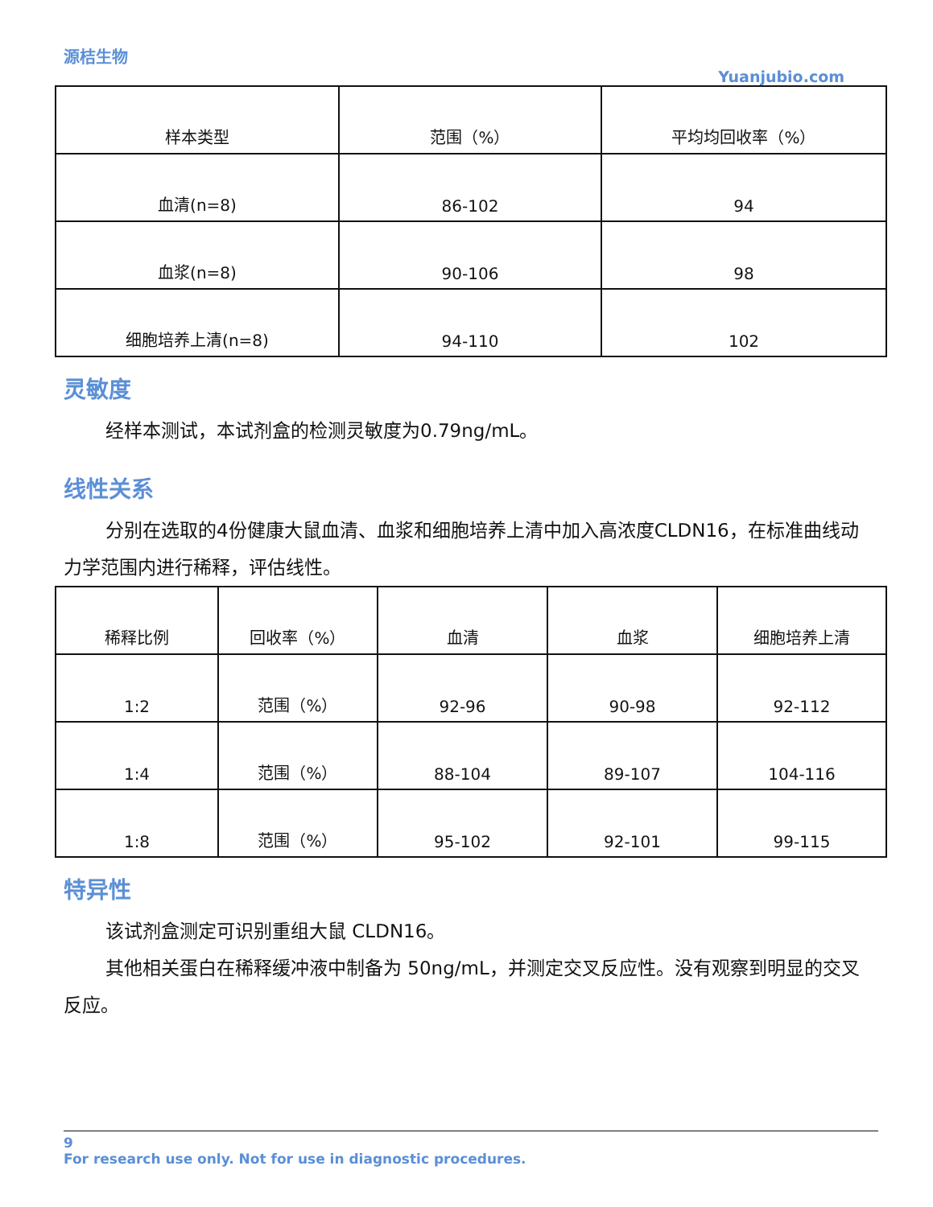源桔生物
Yuanjubio.com
| 样本类型 | 范围（%） | 平均均回收率（%） |
| --- | --- | --- |
| 血清(n=8) | 86-102 | 94 |
| 血浆(n=8) | 90-106 | 98 |
| 细胞培养上清(n=8) | 94-110 | 102 |
灵敏度
经样本测试，本试剂盒的检测灵敏度为0.79ng/mL。
线性关系
分别在选取的4份健康大鼠血清、血浆和细胞培养上清中加入高浓度CLDN16，在标准曲线动力学范围内进行稀释，评估线性。
| 稀释比例 | 回收率（%） | 血清 | 血浆 | 细胞培养上清 |
| --- | --- | --- | --- | --- |
| 1:2 | 范围（%） | 92-96 | 90-98 | 92-112 |
| 1:4 | 范围（%） | 88-104 | 89-107 | 104-116 |
| 1:8 | 范围（%） | 95-102 | 92-101 | 99-115 |
特异性
该试剂盒测定可识别重组大鼠 CLDN16。
其他相关蛋白在稀释缓冲液中制备为 50ng/mL，并测定交叉反应性。没有观察到明显的交叉反应。
9
For research use only. Not for use in diagnostic procedures.